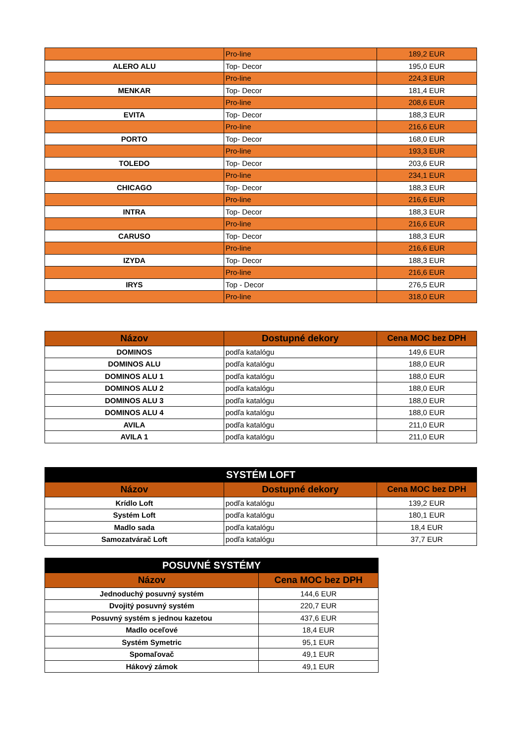| | Pro-line | 189,2 EUR |
| ALERO ALU | Top- Decor | 195,0 EUR |
| | Pro-line | 224,3 EUR |
| MENKAR | Top- Decor | 181,4 EUR |
| | Pro-line | 208,6 EUR |
| EVITA | Top- Decor | 188,3 EUR |
| | Pro-line | 216,6 EUR |
| PORTO | Top- Decor | 168,0 EUR |
| | Pro-line | 193,3 EUR |
| TOLEDO | Top- Decor | 203,6 EUR |
| | Pro-line | 234,1 EUR |
| CHICAGO | Top- Decor | 188,3 EUR |
| | Pro-line | 216,6 EUR |
| INTRA | Top- Decor | 188,3 EUR |
| | Pro-line | 216,6 EUR |
| CARUSO | Top- Decor | 188,3 EUR |
| | Pro-line | 216,6 EUR |
| IZYDA | Top- Decor | 188,3 EUR |
| | Pro-line | 216,6 EUR |
| IRYS | Top - Decor | 276,5 EUR |
| | Pro-line | 318,0 EUR |
| Názov | Dostupné dekory | Cena MOC bez DPH |
| --- | --- | --- |
| DOMINOS | podľa katalógu | 149,6 EUR |
| DOMINOS ALU | podľa katalógu | 188,0 EUR |
| DOMINOS ALU 1 | podľa katalógu | 188,0 EUR |
| DOMINOS ALU 2 | podľa katalógu | 188,0 EUR |
| DOMINOS ALU 3 | podľa katalógu | 188,0 EUR |
| DOMINOS ALU 4 | podľa katalógu | 188,0 EUR |
| AVILA | podľa katalógu | 211,0 EUR |
| AVILA 1 | podľa katalógu | 211,0 EUR |
| SYSTÉM LOFT | | |
| --- | --- | --- |
| Názov | Dostupné dekory | Cena MOC bez DPH |
| Krídlo Loft | podľa katalógu | 139,2 EUR |
| Systém Loft | podľa katalógu | 180,1 EUR |
| Madlo sada | podľa katalógu | 18,4 EUR |
| Samozatvárač Loft | podľa katalógu | 37,7 EUR |
| POSUVNÉ SYSTÉMY | |
| --- | --- |
| Názov | Cena MOC bez DPH |
| Jednoduchý posuvný systém | 144,6 EUR |
| Dvojitý posuvný systém | 220,7 EUR |
| Posuvný systém s jednou kazetou | 437,6 EUR |
| Madlo oceľové | 18,4 EUR |
| Systém Symetric | 95,1 EUR |
| Spomaľovač | 49,1 EUR |
| Hákový zámok | 49,1 EUR |